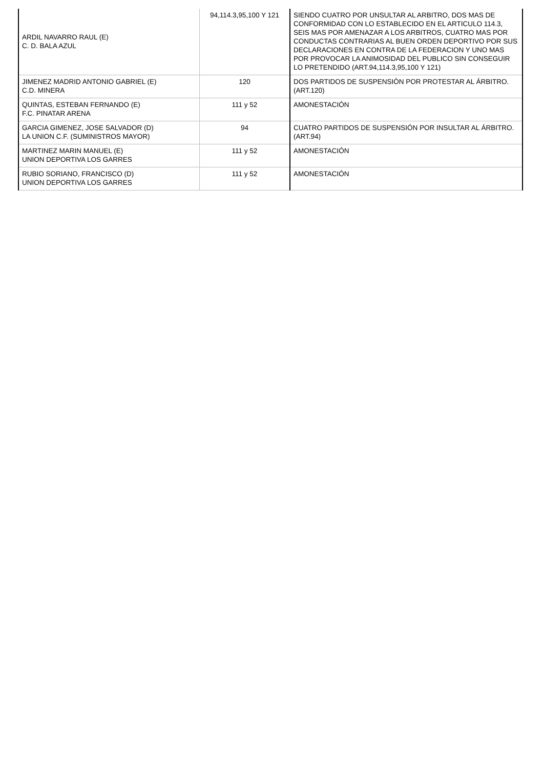| ARDIL NAVARRO RAUL (E) C. D. BALA AZUL | 94,114.3,95,100 Y 121 | SIENDO CUATRO POR UNSULTAR AL ARBITRO, DOS MAS DE CONFORMIDAD CON LO ESTABLECIDO EN EL ARTICULO 114.3, SEIS MAS POR AMENAZAR A LOS ARBITROS, CUATRO MAS POR CONDUCTAS CONTRARIAS AL BUEN ORDEN DEPORTIVO POR SUS DECLARACIONES EN CONTRA DE LA FEDERACION Y UNO MAS POR PROVOCAR LA ANIMOSIDAD DEL PUBLICO SIN CONSEGUIR LO PRETENDIDO (ART.94,114.3,95,100 Y 121) |
| JIMENEZ MADRID ANTONIO GABRIEL (E) C.D. MINERA | 120 | DOS PARTIDOS DE SUSPENSIÓN POR PROTESTAR AL ÁRBITRO. (ART.120) |
| QUINTAS, ESTEBAN FERNANDO (E) F.C. PINATAR ARENA | 111 y 52 | AMONESTACIÓN |
| GARCIA GIMENEZ, JOSE SALVADOR (D) LA UNION C.F. (SUMINISTROS MAYOR) | 94 | CUATRO PARTIDOS DE SUSPENSIÓN POR INSULTAR AL ÁRBITRO. (ART.94) |
| MARTINEZ MARIN MANUEL (E) UNION DEPORTIVA LOS GARRES | 111 y 52 | AMONESTACIÓN |
| RUBIO SORIANO, FRANCISCO (D) UNION DEPORTIVA LOS GARRES | 111 y 52 | AMONESTACIÓN |